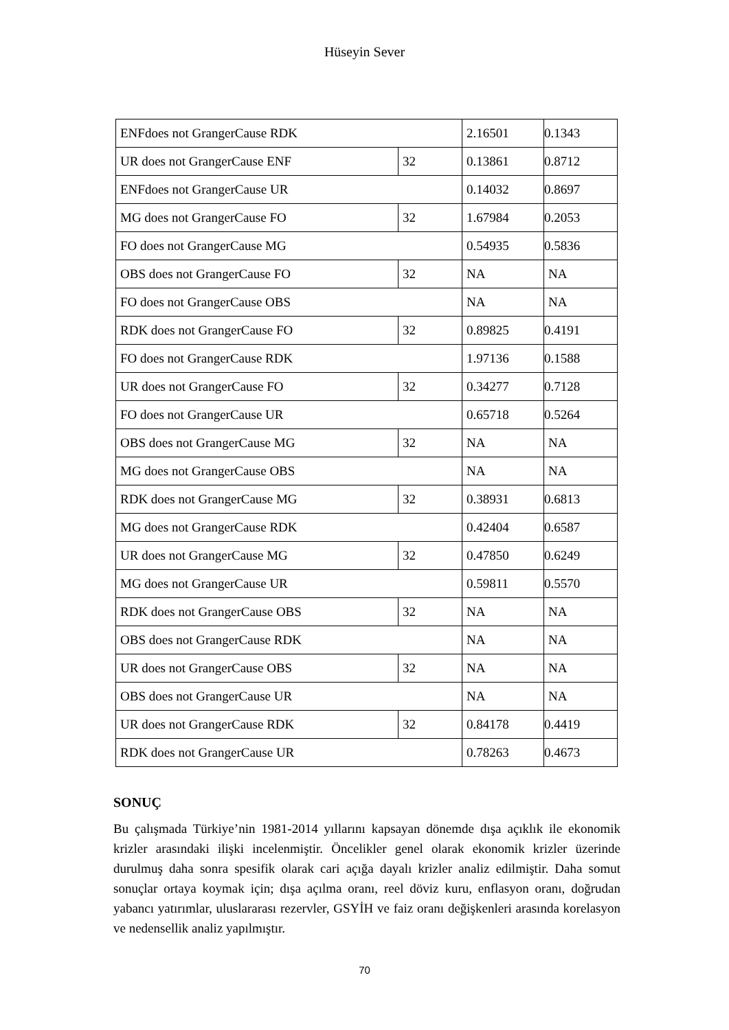Hüseyin Sever
| ENFdoes not GrangerCause RDK | | 2.16501 | 0.1343 |
| UR does not GrangerCause ENF | 32 | 0.13861 | 0.8712 |
| ENFdoes not GrangerCause UR | | 0.14032 | 0.8697 |
| MG does not GrangerCause FO | 32 | 1.67984 | 0.2053 |
| FO does not GrangerCause MG | | 0.54935 | 0.5836 |
| OBS does not GrangerCause FO | 32 | NA | NA |
| FO does not GrangerCause OBS | | NA | NA |
| RDK does not GrangerCause FO | 32 | 0.89825 | 0.4191 |
| FO does not GrangerCause RDK | | 1.97136 | 0.1588 |
| UR does not GrangerCause FO | 32 | 0.34277 | 0.7128 |
| FO does not GrangerCause UR | | 0.65718 | 0.5264 |
| OBS does not GrangerCause MG | 32 | NA | NA |
| MG does not GrangerCause OBS | | NA | NA |
| RDK does not GrangerCause MG | 32 | 0.38931 | 0.6813 |
| MG does not GrangerCause RDK | | 0.42404 | 0.6587 |
| UR does not GrangerCause MG | 32 | 0.47850 | 0.6249 |
| MG does not GrangerCause UR | | 0.59811 | 0.5570 |
| RDK does not GrangerCause OBS | 32 | NA | NA |
| OBS does not GrangerCause RDK | | NA | NA |
| UR does not GrangerCause OBS | 32 | NA | NA |
| OBS does not GrangerCause UR | | NA | NA |
| UR does not GrangerCause RDK | 32 | 0.84178 | 0.4419 |
| RDK does not GrangerCause UR | | 0.78263 | 0.4673 |
SONUÇ
Bu çalışmada Türkiye’nin 1981-2014 yıllarını kapsayan dönemde dışa açıklık ile ekonomik krizler arasındaki ilişki incelenmiştir. Öncelikler genel olarak ekonomik krizler üzerinde durulmuş daha sonra spesifik olarak cari açığa dayalı krizler analiz edilmiştir. Daha somut sonuçlar ortaya koymak için; dışa açılma oranı, reel döviz kuru, enflasyon oranı, doğrudan yabancı yatırımlar, uluslararası rezervler, GSYİH ve faiz oranı değişkenleri arasında korelasyon ve nedensellik analiz yapılmıştır.
70